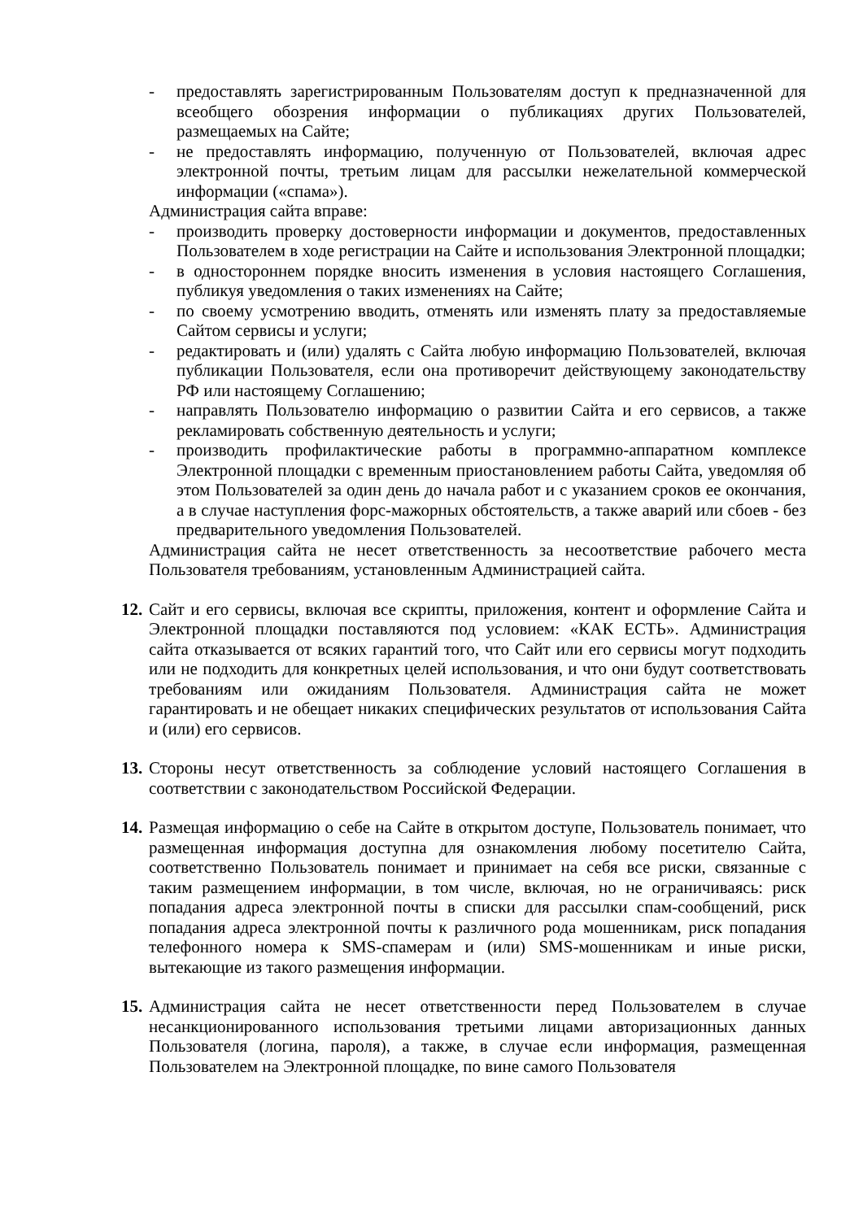- предоставлять зарегистрированным Пользователям доступ к предназначенной для всеобщего обозрения информации о публикациях других Пользователей, размещаемых на Сайте;
- не предоставлять информацию, полученную от Пользователей, включая адрес электронной почты, третьим лицам для рассылки нежелательной коммерческой информации («спама»).
Администрация сайта вправе:
- производить проверку достоверности информации и документов, предоставленных Пользователем в ходе регистрации на Сайте и использования Электронной площадки;
- в одностороннем порядке вносить изменения в условия настоящего Соглашения, публикуя уведомления о таких изменениях на Сайте;
- по своему усмотрению вводить, отменять или изменять плату за предоставляемые Сайтом сервисы и услуги;
- редактировать и (или) удалять с Сайта любую информацию Пользователей, включая публикации Пользователя, если она противоречит действующему законодательству РФ или настоящему Соглашению;
- направлять Пользователю информацию о развитии Сайта и его сервисов, а также рекламировать собственную деятельность и услуги;
- производить профилактические работы в программно-аппаратном комплексе Электронной площадки с временным приостановлением работы Сайта, уведомляя об этом Пользователей за один день до начала работ и с указанием сроков ее окончания, а в случае наступления форс-мажорных обстоятельств, а также аварий или сбоев - без предварительного уведомления Пользователей.
Администрация сайта не несет ответственность за несоответствие рабочего места Пользователя требованиям, установленным Администрацией сайта.
12. Сайт и его сервисы, включая все скрипты, приложения, контент и оформление Сайта и Электронной площадки поставляются под условием: «КАК ЕСТЬ». Администрация сайта отказывается от всяких гарантий того, что Сайт или его сервисы могут подходить или не подходить для конкретных целей использования, и что они будут соответствовать требованиям или ожиданиям Пользователя. Администрация сайта не может гарантировать и не обещает никаких специфических результатов от использования Сайта и (или) его сервисов.
13. Стороны несут ответственность за соблюдение условий настоящего Соглашения в соответствии с законодательством Российской Федерации.
14. Размещая информацию о себе на Сайте в открытом доступе, Пользователь понимает, что размещенная информация доступна для ознакомления любому посетителю Сайта, соответственно Пользователь понимает и принимает на себя все риски, связанные с таким размещением информации, в том числе, включая, но не ограничиваясь: риск попадания адреса электронной почты в списки для рассылки спам-сообщений, риск попадания адреса электронной почты к различного рода мошенникам, риск попадания телефонного номера к SMS-спамерам и (или) SMS-мошенникам и иные риски, вытекающие из такого размещения информации.
15. Администрация сайта не несет ответственности перед Пользователем в случае несанкционированного использования третьими лицами авторизационных данных Пользователя (логина, пароля), а также, в случае если информация, размещенная Пользователем на Электронной площадке, по вине самого Пользователя